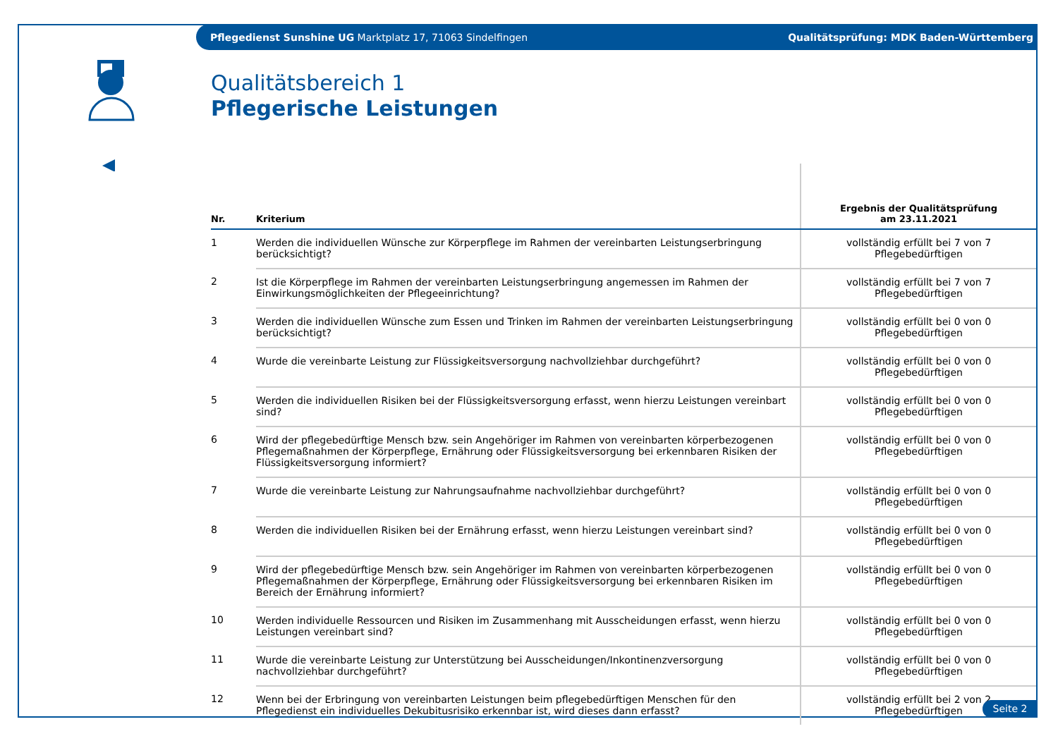Pflegedienst Sunshine UG Marktplatz 17, 71063 Sindelfingen Qualitätsprüfung: MDK Baden-Württemberg
Qualitätsbereich 1
Pflegerische Leistungen
| Nr. | Kriterium | Ergebnis der Qualitätsprüfung am 23.11.2021 |
| --- | --- | --- |
| 1 | Werden die individuellen Wünsche zur Körperpflege im Rahmen der vereinbarten Leistungserbringung berücksichtigt? | vollständig erfüllt bei 7 von 7 Pflegebedürftigen |
| 2 | Ist die Körperpflege im Rahmen der vereinbarten Leistungserbringung angemessen im Rahmen der Einwirkungsmöglichkeiten der Pflegeeinrichtung? | vollständig erfüllt bei 7 von 7 Pflegebedürftigen |
| 3 | Werden die individuellen Wünsche zum Essen und Trinken im Rahmen der vereinbarten Leistungserbringung berücksichtigt? | vollständig erfüllt bei 0 von 0 Pflegebedürftigen |
| 4 | Wurde die vereinbarte Leistung zur Flüssigkeitsversorgung nachvollziehbar durchgeführt? | vollständig erfüllt bei 0 von 0 Pflegebedürftigen |
| 5 | Werden die individuellen Risiken bei der Flüssigkeitsversorgung erfasst, wenn hierzu Leistungen vereinbart sind? | vollständig erfüllt bei 0 von 0 Pflegebedürftigen |
| 6 | Wird der pflegebedürftige Mensch bzw. sein Angehöriger im Rahmen von vereinbarten körperbezogenen Pflegemaßnahmen der Körperpflege, Ernährung oder Flüssigkeitsversorgung bei erkennbaren Risiken der Flüssigkeitsversorgung informiert? | vollständig erfüllt bei 0 von 0 Pflegebedürftigen |
| 7 | Wurde die vereinbarte Leistung zur Nahrungsaufnahme nachvollziehbar durchgeführt? | vollständig erfüllt bei 0 von 0 Pflegebedürftigen |
| 8 | Werden die individuellen Risiken bei der Ernährung erfasst, wenn hierzu Leistungen vereinbart sind? | vollständig erfüllt bei 0 von 0 Pflegebedürftigen |
| 9 | Wird der pflegebedürftige Mensch bzw. sein Angehöriger im Rahmen von vereinbarten körperbezogenen Pflegemaßnahmen der Körperpflege, Ernährung oder Flüssigkeitsversorgung bei erkennbaren Risiken im Bereich der Ernährung informiert? | vollständig erfüllt bei 0 von 0 Pflegebedürftigen |
| 10 | Werden individuelle Ressourcen und Risiken im Zusammenhang mit Ausscheidungen erfasst, wenn hierzu Leistungen vereinbart sind? | vollständig erfüllt bei 0 von 0 Pflegebedürftigen |
| 11 | Wurde die vereinbarte Leistung zur Unterstützung bei Ausscheidungen/Inkontinenzversorgung nachvollziehbar durchgeführt? | vollständig erfüllt bei 0 von 0 Pflegebedürftigen |
| 12 | Wenn bei der Erbringung von vereinbarten Leistungen beim pflegebedürftigen Menschen für den Pflegedienst ein individuelles Dekubitusrisiko erkennbar ist, wird dieses dann erfasst? | vollständig erfüllt bei 2 von 2 Pflegebedürftigen |
Seite 2